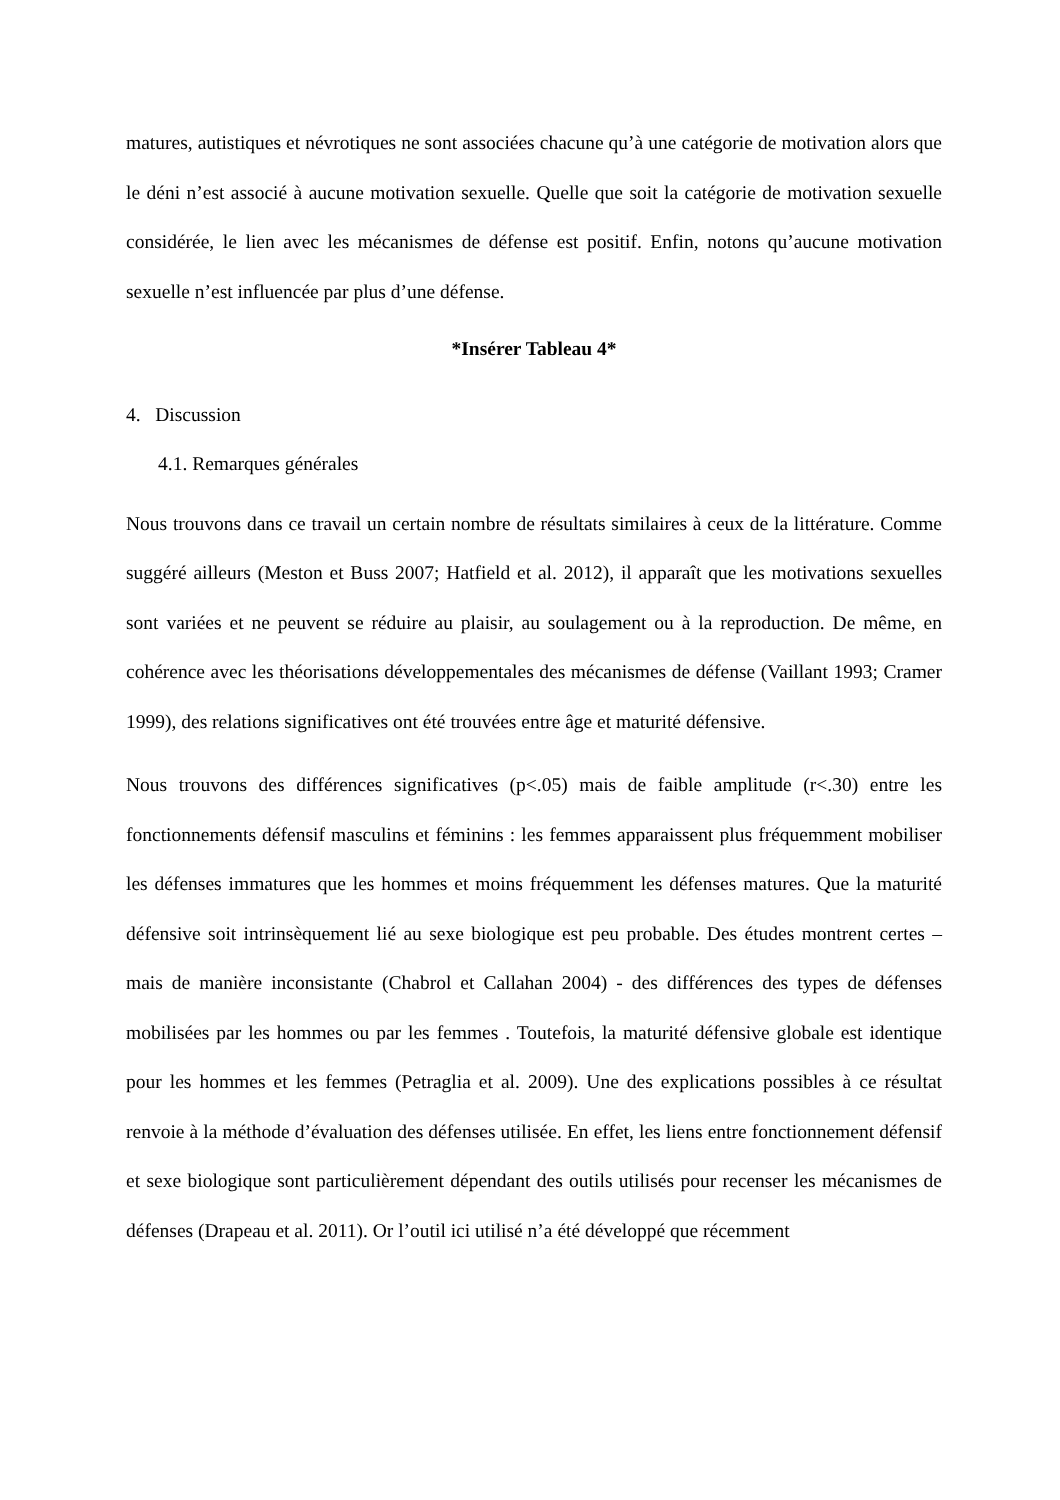matures, autistiques et névrotiques ne sont associées chacune qu’à une catégorie de motivation alors que le déni n’est associé à aucune motivation sexuelle. Quelle que soit la catégorie de motivation sexuelle considérée, le lien avec les mécanismes de défense est positif. Enfin, notons qu’aucune motivation sexuelle n’est influencée par plus d’une défense.
*Insérer Tableau 4*
4. Discussion
4.1. Remarques générales
Nous trouvons dans ce travail un certain nombre de résultats similaires à ceux de la littérature. Comme suggéré ailleurs (Meston et Buss 2007; Hatfield et al. 2012), il apparaît que les motivations sexuelles sont variées et ne peuvent se réduire au plaisir, au soulagement ou à la reproduction. De même, en cohérence avec les théorisations développementales des mécanismes de défense (Vaillant 1993; Cramer 1999), des relations significatives ont été trouvées entre âge et maturité défensive.
Nous trouvons des différences significatives (p<.05) mais de faible amplitude (r<.30) entre les fonctionnements défensif masculins et féminins : les femmes apparaissent plus fréquemment mobiliser les défenses immatures que les hommes et moins fréquemment les défenses matures. Que la maturité défensive soit intrinsèquement lié au sexe biologique est peu probable. Des études montrent certes – mais de manière inconsistante (Chabrol et Callahan 2004) - des différences des types de défenses mobilisées par les hommes ou par les femmes . Toutefois, la maturité défensive globale est identique pour les hommes et les femmes (Petraglia et al. 2009). Une des explications possibles à ce résultat renvoie à la méthode d’évaluation des défenses utilisée. En effet, les liens entre fonctionnement défensif et sexe biologique sont particulièrement dépendant des outils utilisés pour recenser les mécanismes de défenses (Drapeau et al. 2011). Or l’outil ici utilisé n’a été développé que récemment